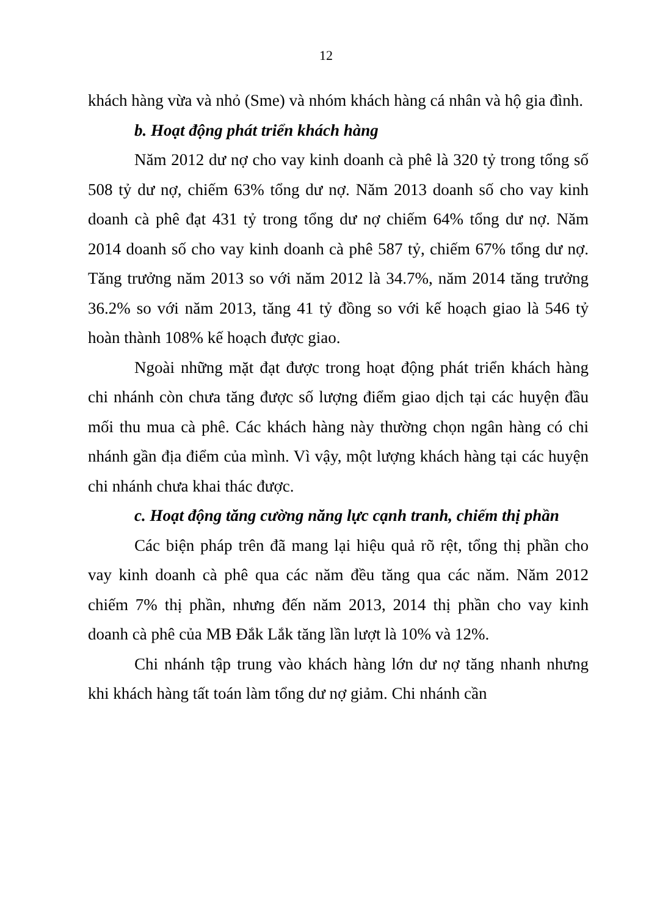12
khách hàng vừa và nhỏ (Sme) và nhóm khách hàng cá nhân và hộ gia đình.
b. Hoạt động phát triển khách hàng
Năm 2012 dư nợ cho vay kinh doanh cà phê là 320 tỷ trong tổng số 508 tỷ dư nợ, chiếm 63% tổng dư nợ. Năm 2013 doanh số cho vay kinh doanh cà phê đạt 431 tỷ trong tổng dư nợ chiếm 64% tổng dư nợ. Năm 2014 doanh số cho vay kinh doanh cà phê 587 tỷ, chiếm 67% tổng dư nợ. Tăng trưởng năm 2013 so với năm 2012 là 34.7%, năm 2014 tăng trưởng 36.2% so với năm 2013, tăng 41 tỷ đồng so với kế hoạch giao là 546 tỷ hoàn thành 108% kế hoạch được giao.
Ngoài những mặt đạt được trong hoạt động phát triển khách hàng chi nhánh còn chưa tăng được số lượng điểm giao dịch tại các huyện đầu mối thu mua cà phê. Các khách hàng này thường chọn ngân hàng có chi nhánh gần địa điểm của mình. Vì vậy, một lượng khách hàng tại các huyện chi nhánh chưa khai thác được.
c. Hoạt động tăng cường năng lực cạnh tranh, chiếm thị phần
Các biện pháp trên đã mang lại hiệu quả rõ rệt, tổng thị phần cho vay kinh doanh cà phê qua các năm đều tăng qua các năm. Năm 2012 chiếm 7% thị phần, nhưng đến năm 2013, 2014 thị phần cho vay kinh doanh cà phê của MB Đắk Lắk tăng lần lượt là 10% và 12%.
Chi nhánh tập trung vào khách hàng lớn dư nợ tăng nhanh nhưng khi khách hàng tất toán làm tổng dư nợ giảm. Chi nhánh cần